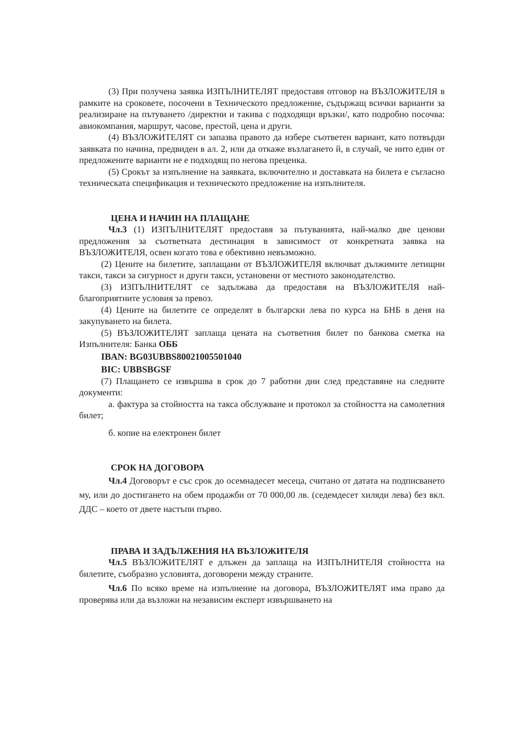(3) При получена заявка ИЗПЪЛНИТЕЛЯТ предоставя отговор на ВЪЗЛОЖИТЕЛЯ в рамките на сроковете, посочени в Техническото предложение, съдържащ всички варианти за реализиране на пътуването /директни и такива с подходящи връзки/, като подробно посочва: авиокомпания, маршрут, часове, престой, цена и други.
(4) ВЪЗЛОЖИТЕЛЯТ си запазва правото да избере съответен вариант, като потвърди заявката по начина, предвиден в ал. 2, или да откаже възлагането й, в случай, че нито един от предложените варианти не е подходящ по негова преценка.
(5) Срокът за изпълнение на заявката, включително и доставката на билета е съгласно техническата спецификация и техническото предложение на изпълнителя.
ЦЕНА И НАЧИН НА ПЛАЩАНЕ
Чл.3 (1) ИЗПЪЛНИТЕЛЯТ предоставя за пътуванията, най-малко две ценови предложения за съответната дестинация в зависимост от конкретната заявка на ВЪЗЛОЖИТЕЛЯ, освен когато това е обективно невъзможно.
(2) Цените на билетите, заплащани от ВЪЗЛОЖИТЕЛЯ включват дължимите летищни такси, такси за сигурност и други такси, установени от местното законодателство.
(3) ИЗПЪЛНИТЕЛЯТ се задължава да предоставя на ВЪЗЛОЖИТЕЛЯ най-благоприятните условия за превоз.
(4) Цените на билетите се определят в български лева по курса на БНБ в деня на закупуването на билета.
(5) ВЪЗЛОЖИТЕЛЯТ заплаща цената на съответния билет по банкова сметка на Изпълнителя: Банка ОББ
IBAN: BG03UBBS80021005501040
BIC: UBBSBGSF
(7) Плащането се извършва в срок до 7 работни дни след представяне на следните документи:
а. фактура за стойността на такса обслужване и протокол за стойността на самолетния билет;
б. копие на електронен билет
СРОК НА ДОГОВОРА
Чл.4 Договорът е със срок до осемнадесет месеца, считано от датата на подписването му, или до достигането на обем продажби от 70 000,00 лв. (седемдесет хиляди лева) без вкл. ДДС – което от двете настъпи първо.
ПРАВА И ЗАДЪЛЖЕНИЯ НА ВЪЗЛОЖИТЕЛЯ
Чл.5 ВЪЗЛОЖИТЕЛЯТ е длъжен да заплаща на ИЗПЪЛНИТЕЛЯ стойността на билетите, съобразно условията, договорени между страните.
Чл.6 По всяко време на изпълнение на договора, ВЪЗЛОЖИТЕЛЯТ има право да проверява или да възложи на независим експерт извършването на